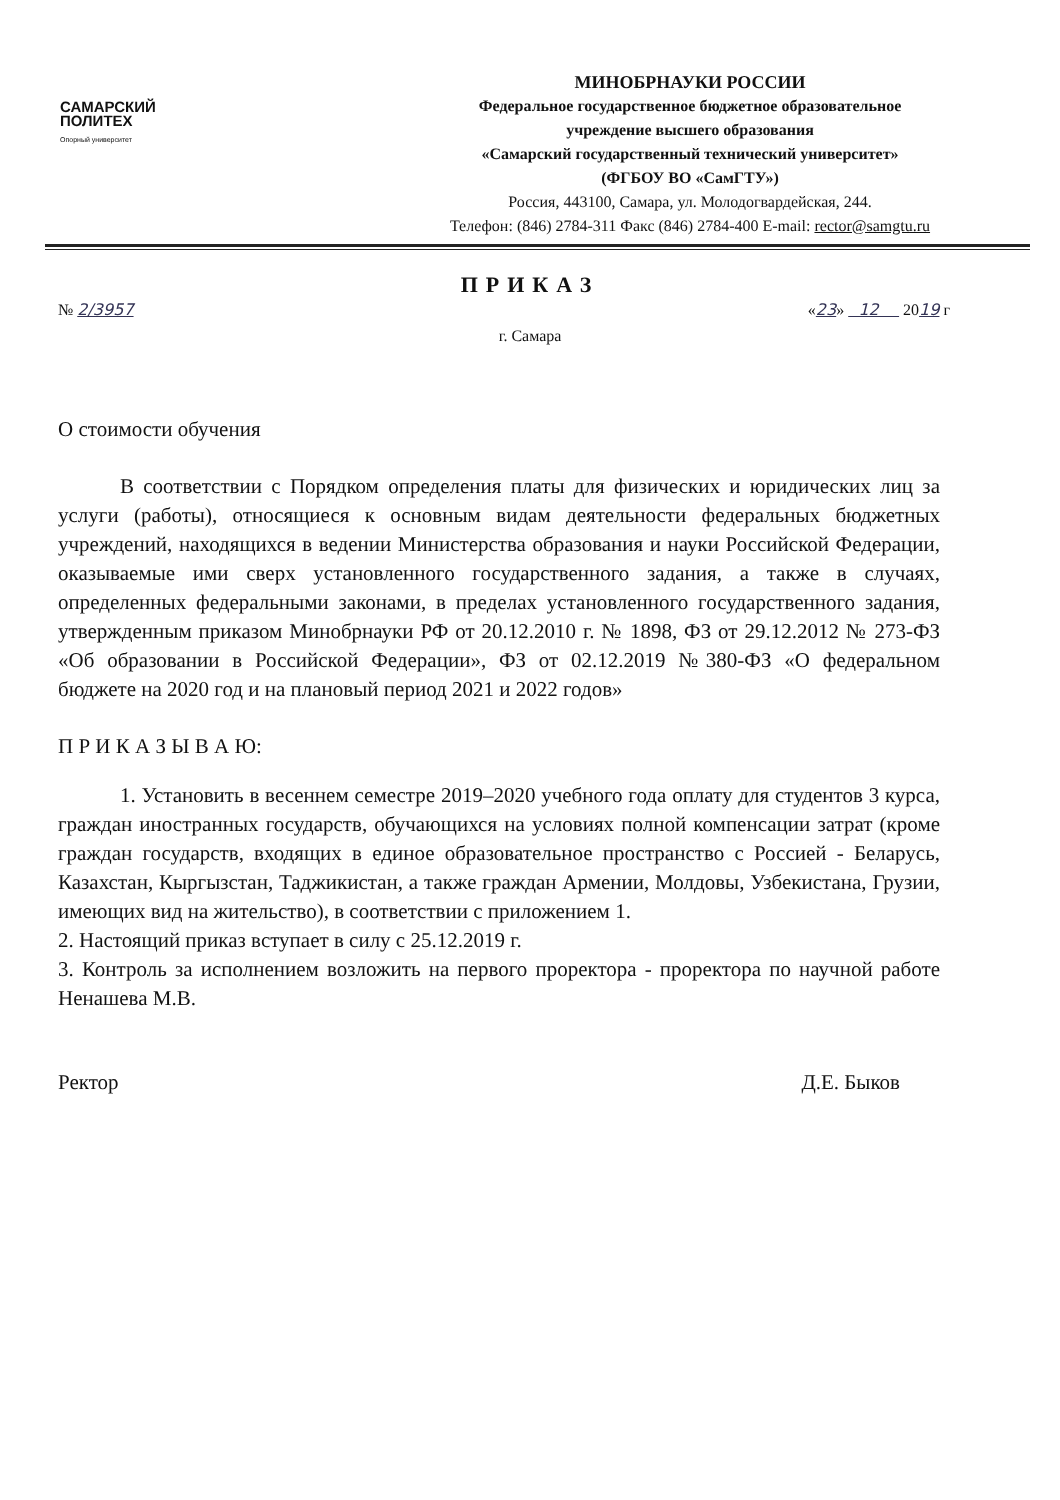САМАРСКИЙ
ПОЛИТЕХ
Опорный университет
МИНОБРНАУКИ РОССИИ
Федеральное государственное бюджетное образовательное
учреждение высшего образования
«Самарский государственный технический университет»
(ФГБОУ ВО «СамГТУ»)
Россия, 443100, Самара, ул. Молодогвардейская, 244.
Телефон: (846) 2784-311 Факс (846) 2784-400 E-mail: rector@samgtu.ru
ПРИКАЗ
№ 2/3957 «23» 12 2019 г
г. Самара
О стоимости обучения
В соответствии с Порядком определения платы для физических и юридических лиц за услуги (работы), относящиеся к основным видам деятельности федеральных бюджетных учреждений, находящихся в ведении Министерства образования и науки Российской Федерации, оказываемые ими сверх установленного государственного задания, а также в случаях, определенных федеральными законами, в пределах установленного государственного задания, утвержденным приказом Минобрнауки РФ от 20.12.2010 г. № 1898, ФЗ от 29.12.2012 № 273-ФЗ «Об образовании в Российской Федерации», ФЗ от 02.12.2019 №380-ФЗ «О федеральном бюджете на 2020 год и на плановый период 2021 и 2022 годов»
П Р И К А З Ы В А Ю:
1. Установить в весеннем семестре 2019–2020 учебного года оплату для студентов 3 курса, граждан иностранных государств, обучающихся на условиях полной компенсации затрат (кроме граждан государств, входящих в единое образовательное пространство с Россией - Беларусь, Казахстан, Кыргызстан, Таджикистан, а также граждан Армении, Молдовы, Узбекистана, Грузии, имеющих вид на жительство), в соответствии с приложением 1.
2. Настоящий приказ вступает в силу с 25.12.2019 г.
3. Контроль за исполнением возложить на первого проректора - проректора по научной работе Ненашева М.В.
Ректор Д.Е. Быков